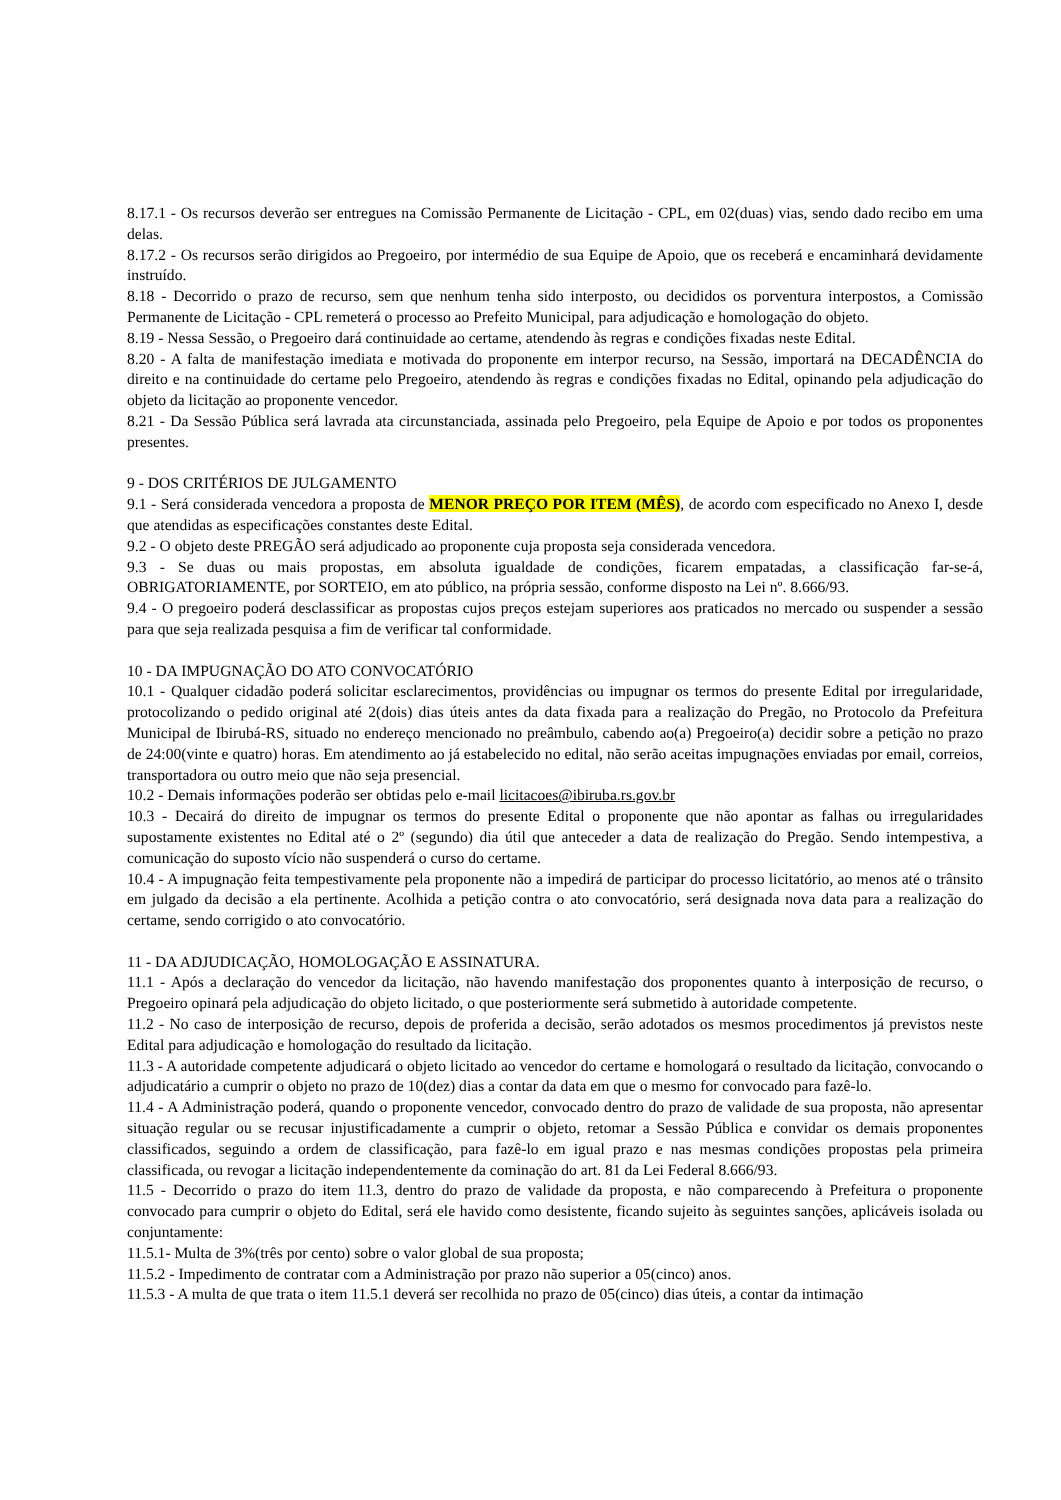8.17.1 - Os recursos deverão ser entregues na Comissão Permanente de Licitação - CPL, em 02(duas) vias, sendo dado recibo em uma delas.
8.17.2 - Os recursos serão dirigidos ao Pregoeiro, por intermédio de sua Equipe de Apoio, que os receberá e encaminhará devidamente instruído.
8.18 - Decorrido o prazo de recurso, sem que nenhum tenha sido interposto, ou decididos os porventura interpostos, a Comissão Permanente de Licitação - CPL remeterá o processo ao Prefeito Municipal, para adjudicação e homologação do objeto.
8.19 - Nessa Sessão, o Pregoeiro dará continuidade ao certame, atendendo às regras e condições fixadas neste Edital.
8.20 - A falta de manifestação imediata e motivada do proponente em interpor recurso, na Sessão, importará na DECADÊNCIA do direito e na continuidade do certame pelo Pregoeiro, atendendo às regras e condições fixadas no Edital, opinando pela adjudicação do objeto da licitação ao proponente vencedor.
8.21 - Da Sessão Pública será lavrada ata circunstanciada, assinada pelo Pregoeiro, pela Equipe de Apoio e por todos os proponentes presentes.
9 - DOS CRITÉRIOS DE JULGAMENTO
9.1 - Será considerada vencedora a proposta de MENOR PREÇO POR ITEM (MÊS), de acordo com especificado no Anexo I, desde que atendidas as especificações constantes deste Edital.
9.2 - O objeto deste PREGÃO será adjudicado ao proponente cuja proposta seja considerada vencedora.
9.3 - Se duas ou mais propostas, em absoluta igualdade de condições, ficarem empatadas, a classificação far-se-á, OBRIGATORIAMENTE, por SORTEIO, em ato público, na própria sessão, conforme disposto na Lei nº. 8.666/93.
9.4 - O pregoeiro poderá desclassificar as propostas cujos preços estejam superiores aos praticados no mercado ou suspender a sessão para que seja realizada pesquisa a fim de verificar tal conformidade.
10 - DA IMPUGNAÇÃO DO ATO CONVOCATÓRIO
10.1 - Qualquer cidadão poderá solicitar esclarecimentos, providências ou impugnar os termos do presente Edital por irregularidade, protocolizando o pedido original até 2(dois) dias úteis antes da data fixada para a realização do Pregão, no Protocolo da Prefeitura Municipal de Ibirubá-RS, situado no endereço mencionado no preâmbulo, cabendo ao(a) Pregoeiro(a) decidir sobre a petição no prazo de 24:00(vinte e quatro) horas. Em atendimento ao já estabelecido no edital, não serão aceitas impugnações enviadas por email, correios, transportadora ou outro meio que não seja presencial.
10.2 - Demais informações poderão ser obtidas pelo e-mail licitacoes@ibiruba.rs.gov.br
10.3 - Decairá do direito de impugnar os termos do presente Edital o proponente que não apontar as falhas ou irregularidades supostamente existentes no Edital até o 2º (segundo) dia útil que anteceder a data de realização do Pregão. Sendo intempestiva, a comunicação do suposto vício não suspenderá o curso do certame.
10.4 - A impugnação feita tempestivamente pela proponente não a impedirá de participar do processo licitatório, ao menos até o trânsito em julgado da decisão a ela pertinente. Acolhida a petição contra o ato convocatório, será designada nova data para a realização do certame, sendo corrigido o ato convocatório.
11 - DA ADJUDICAÇÃO, HOMOLOGAÇÃO E ASSINATURA.
11.1 - Após a declaração do vencedor da licitação, não havendo manifestação dos proponentes quanto à interposição de recurso, o Pregoeiro opinará pela adjudicação do objeto licitado, o que posteriormente será submetido à autoridade competente.
11.2 - No caso de interposição de recurso, depois de proferida a decisão, serão adotados os mesmos procedimentos já previstos neste Edital para adjudicação e homologação do resultado da licitação.
11.3 - A autoridade competente adjudicará o objeto licitado ao vencedor do certame e homologará o resultado da licitação, convocando o adjudicatário a cumprir o objeto no prazo de 10(dez) dias a contar da data em que o mesmo for convocado para fazê-lo.
11.4 - A Administração poderá, quando o proponente vencedor, convocado dentro do prazo de validade de sua proposta, não apresentar situação regular ou se recusar injustificadamente a cumprir o objeto, retomar a Sessão Pública e convidar os demais proponentes classificados, seguindo a ordem de classificação, para fazê-lo em igual prazo e nas mesmas condições propostas pela primeira classificada, ou revogar a licitação independentemente da cominação do art. 81 da Lei Federal 8.666/93.
11.5 - Decorrido o prazo do item 11.3, dentro do prazo de validade da proposta, e não comparecendo à Prefeitura o proponente convocado para cumprir o objeto do Edital, será ele havido como desistente, ficando sujeito às seguintes sanções, aplicáveis isolada ou conjuntamente:
11.5.1- Multa de 3%(três por cento) sobre o valor global de sua proposta;
11.5.2 - Impedimento de contratar com a Administração por prazo não superior a 05(cinco) anos.
11.5.3 - A multa de que trata o item 11.5.1 deverá ser recolhida no prazo de 05(cinco) dias úteis, a contar da intimação